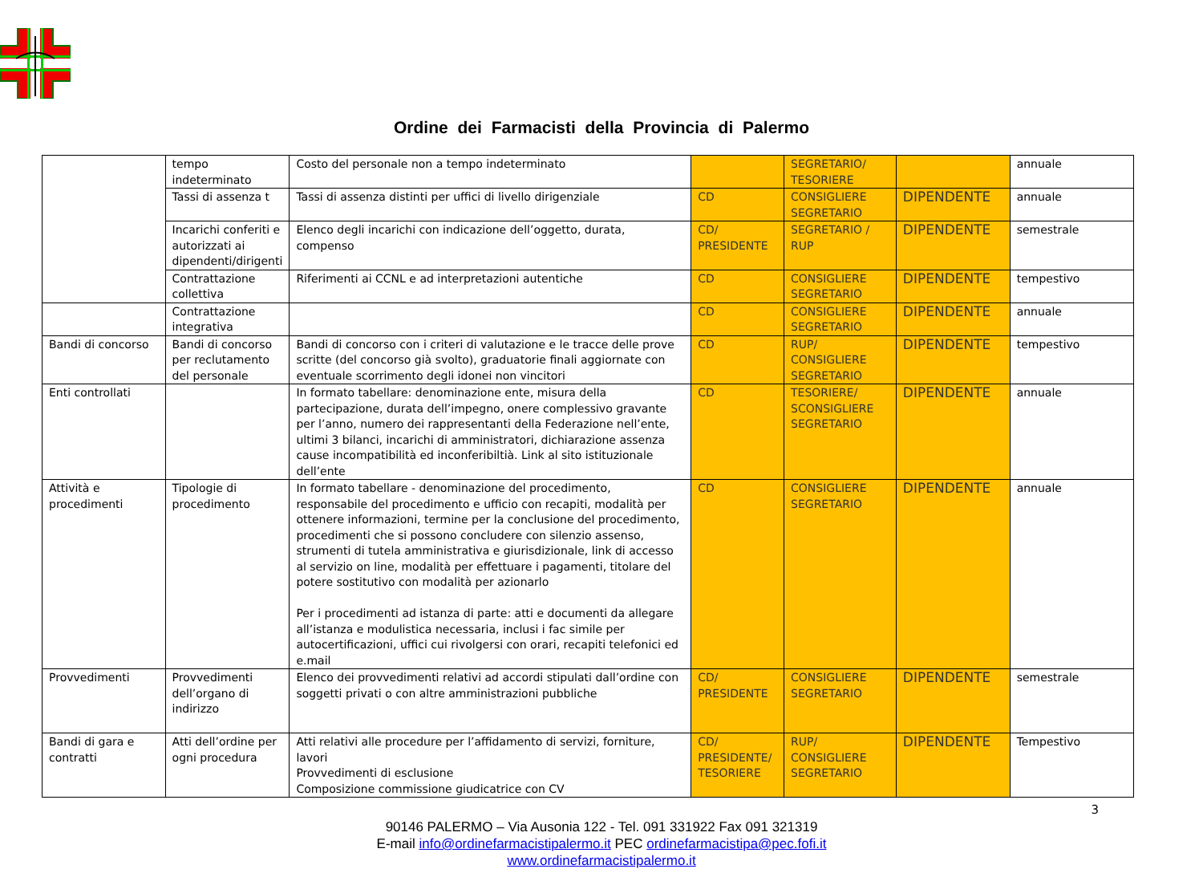Ordine dei Farmacisti della Provincia di Palermo
| | tempo indeterminato | Costo del personale non a tempo indeterminato | | SEGRETARIO/ TESORIERE | | annuale |
| | Tassi di assenza t | Tassi di assenza distinti per uffici di livello dirigenziale | CD | CONSIGLIERE SEGRETARIO | DIPENDENTE | annuale |
| | Incarichi conferiti e autorizzati ai dipendenti/dirigenti | Elenco degli incarichi con indicazione dell’oggetto, durata, compenso | CD/ PRESIDENTE | SEGRETARIO / RUP | DIPENDENTE | semestrale |
| | Contrattazione collettiva | Riferimenti ai CCNL e ad interpretazioni autentiche | CD | CONSIGLIERE SEGRETARIO | DIPENDENTE | tempestivo |
| | Contrattazione integrativa | | CD | CONSIGLIERE SEGRETARIO | DIPENDENTE | annuale |
| Bandi di concorso | Bandi di concorso per reclutamento del personale | Bandi di concorso con i criteri di valutazione e le tracce delle prove scritte (del concorso già svolto), graduatorie finali aggiornate con eventuale scorrimento degli idonei non vincitori | CD | RUP/ CONSIGLIERE SEGRETARIO | DIPENDENTE | tempestivo |
| Enti controllati | | In formato tabellare: denominazione ente, misura della partecipazione, durata dell’impegno, onere complessivo gravante per l’anno, numero dei rappresentanti della Federazione nell’ente, ultimi 3 bilanci, incarichi di amministratori, dichiarazione assenza cause incompatibilità ed inconferibiltià. Link al sito istituzionale dell’ente | CD | TESORIERE/ SCONSIGLIERE SEGRETARIO | DIPENDENTE | annuale |
| Attività e procedimenti | Tipologie di procedimento | In formato tabellare - denominazione del procedimento, responsabile del procedimento e ufficio con recapiti, modalità per ottenere informazioni, termine per la conclusione del procedimento, procedimenti che si possono concludere con silenzio assenso, strumenti di tutela amministrativa e giurisdizionale, link di accesso al servizio on line, modalità per effettuare i pagamenti, titolare del potere sostitutivo con modalità per azionarlo Per i procedimenti ad istanza di parte: atti e documenti da allegare all’istanza e modulistica necessaria, inclusi i fac simile per autocertificazioni, uffici cui rivolgersi con orari, recapiti telefonici ed e.mail | CD | CONSIGLIERE SEGRETARIO | DIPENDENTE | annuale |
| Provvedimenti | Provvedimenti dell’organo di indirizzo | Elenco dei provvedimenti relativi ad accordi stipulati dall’ordine con soggetti privati o con altre amministrazioni pubbliche | CD/ PRESIDENTE | CONSIGLIERE SEGRETARIO | DIPENDENTE | semestrale |
| Bandi di gara e contratti | Atti dell’ordine per ogni procedura | Atti relativi alle procedure per l’affidamento di servizi, forniture, lavori Provvedimenti di esclusione Composizione commissione giudicatrice con CV | CD/ PRESIDENTE/ TESORIERE | RUP/ CONSIGLIERE SEGRETARIO | DIPENDENTE | Tempestivo |
3
90146 PALERMO – Via Ausonia 122 - Tel. 091 331922 Fax 091 321319
E-mail info@ordinefarmacistipalermo.it PEC ordinefarmacistipa@pec.fofi.it
www.ordinefarmacistipalermo.it